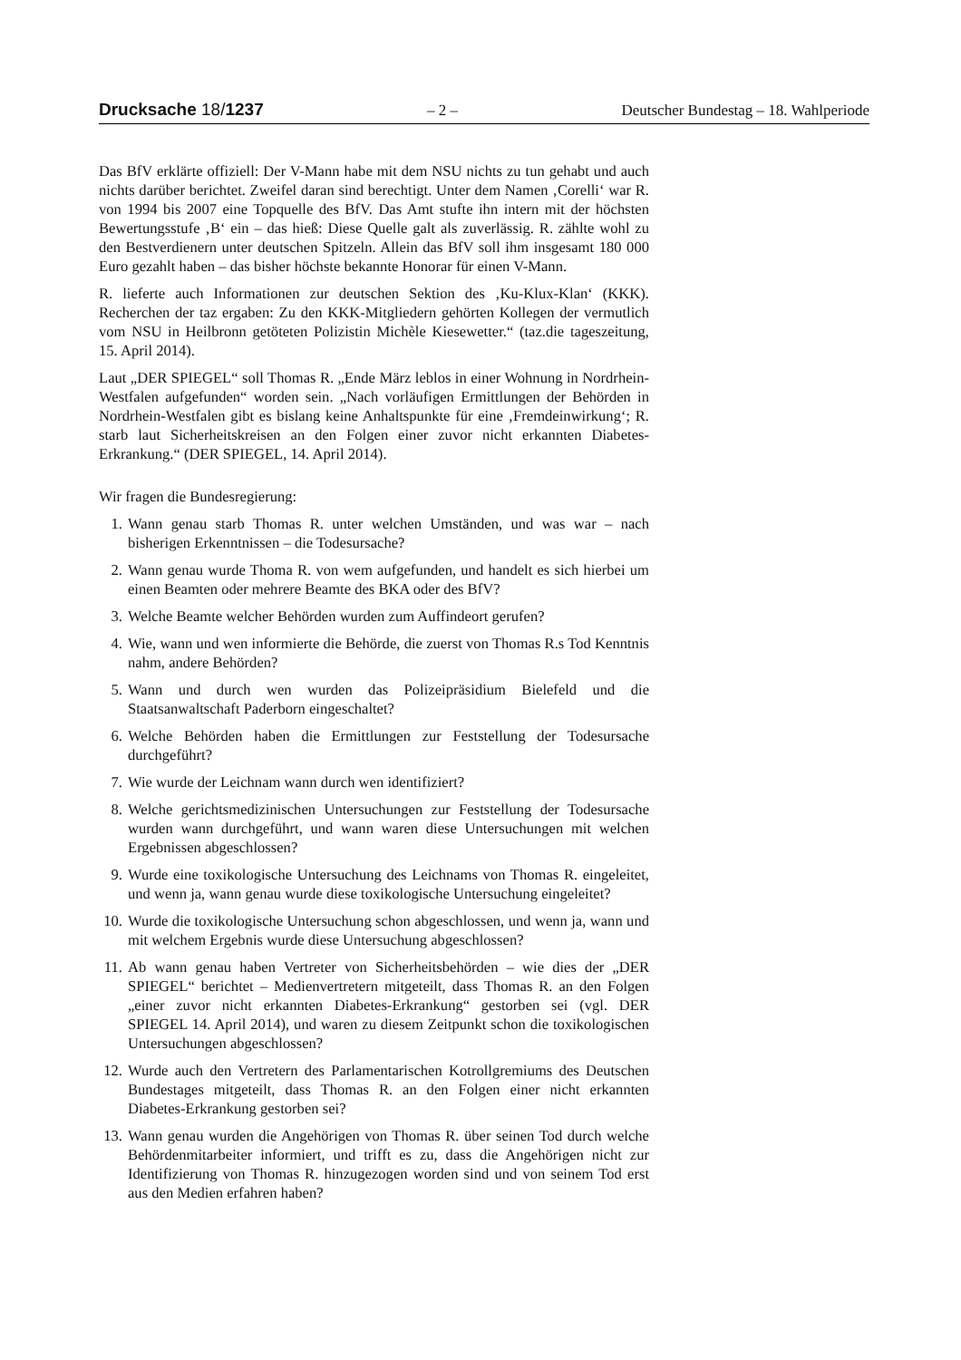Drucksache 18/1237 – 2 – Deutscher Bundestag – 18. Wahlperiode
Das BfV erklärte offiziell: Der V-Mann habe mit dem NSU nichts zu tun gehabt und auch nichts darüber berichtet. Zweifel daran sind berechtigt. Unter dem Namen ‚Corelli‘ war R. von 1994 bis 2007 eine Topquelle des BfV. Das Amt stufte ihn intern mit der höchsten Bewertungsstufe ‚B‘ ein – das hieß: Diese Quelle galt als zuverlässig. R. zählte wohl zu den Bestverdienern unter deutschen Spitzeln. Allein das BfV soll ihm insgesamt 180 000 Euro gezahlt haben – das bisher höchste bekannte Honorar für einen V-Mann.
R. lieferte auch Informationen zur deutschen Sektion des ‚Ku-Klux-Klan‘ (KKK). Recherchen der taz ergaben: Zu den KKK-Mitgliedern gehörten Kollegen der vermutlich vom NSU in Heilbronn getöteten Polizistin Michèle Kiesewetter.“ (taz.die tageszeitung, 15. April 2014).
Laut „DER SPIEGEL“ soll Thomas R. „Ende März leblos in einer Wohnung in Nordrhein-Westfalen aufgefunden“ worden sein. „Nach vorläufigen Ermittlungen der Behörden in Nordrhein-Westfalen gibt es bislang keine Anhaltspunkte für eine ‚Fremdeinwirkung‘; R. starb laut Sicherheitskreisen an den Folgen einer zuvor nicht erkannten Diabetes-Erkrankung.“ (DER SPIEGEL, 14. April 2014).
Wir fragen die Bundesregierung:
1. Wann genau starb Thomas R. unter welchen Umständen, und was war – nach bisherigen Erkenntnissen – die Todesursache?
2. Wann genau wurde Thoma R. von wem aufgefunden, und handelt es sich hierbei um einen Beamten oder mehrere Beamte des BKA oder des BfV?
3. Welche Beamte welcher Behörden wurden zum Auffindeort gerufen?
4. Wie, wann und wen informierte die Behörde, die zuerst von Thomas R.s Tod Kenntnis nahm, andere Behörden?
5. Wann und durch wen wurden das Polizeipräsidium Bielefeld und die Staatsanwaltschaft Paderborn eingeschaltet?
6. Welche Behörden haben die Ermittlungen zur Feststellung der Todesursache durchgeführt?
7. Wie wurde der Leichnam wann durch wen identifiziert?
8. Welche gerichtsmedizinischen Untersuchungen zur Feststellung der Todesursache wurden wann durchgeführt, und wann waren diese Untersuchungen mit welchen Ergebnissen abgeschlossen?
9. Wurde eine toxikologische Untersuchung des Leichnams von Thomas R. eingeleitet, und wenn ja, wann genau wurde diese toxikologische Untersuchung eingeleitet?
10. Wurde die toxikologische Untersuchung schon abgeschlossen, und wenn ja, wann und mit welchem Ergebnis wurde diese Untersuchung abgeschlossen?
11. Ab wann genau haben Vertreter von Sicherheitsbehörden – wie dies der „DER SPIEGEL“ berichtet – Medienvertretern mitgeteilt, dass Thomas R. an den Folgen „einer zuvor nicht erkannten Diabetes-Erkrankung“ gestorben sei (vgl. DER SPIEGEL 14. April 2014), und waren zu diesem Zeitpunkt schon die toxikologischen Untersuchungen abgeschlossen?
12. Wurde auch den Vertretern des Parlamentarischen Kotrollgremiums des Deutschen Bundestages mitgeteilt, dass Thomas R. an den Folgen einer nicht erkannten Diabetes-Erkrankung gestorben sei?
13. Wann genau wurden die Angehörigen von Thomas R. über seinen Tod durch welche Behördenmitarbeiter informiert, und trifft es zu, dass die Angehörigen nicht zur Identifizierung von Thomas R. hinzugezogen worden sind und von seinem Tod erst aus den Medien erfahren haben?